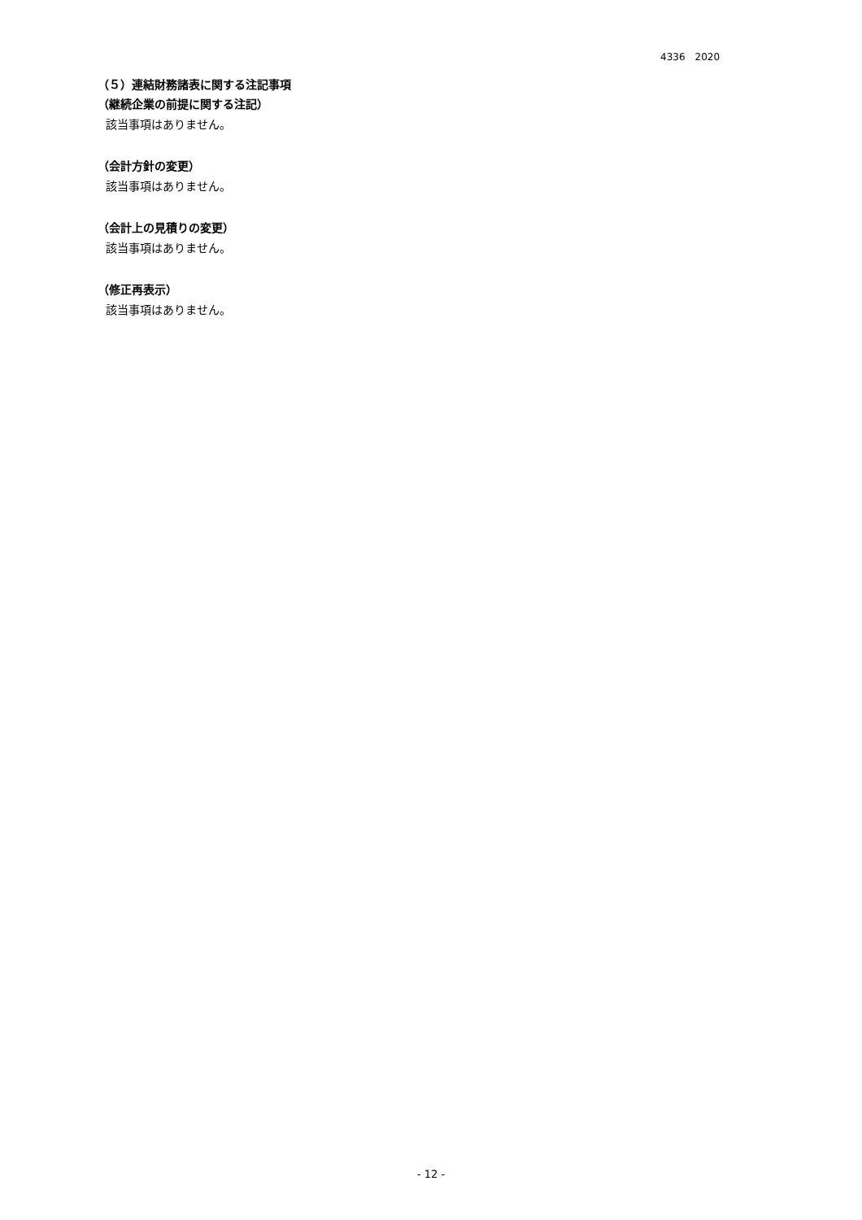4336　2020
（５）連結財務諸表に関する注記事項
（継続企業の前提に関する注記）
該当事項はありません。
（会計方針の変更）
該当事項はありません。
（会計上の見積りの変更）
該当事項はありません。
（修正再表示）
該当事項はありません。
- 12 -